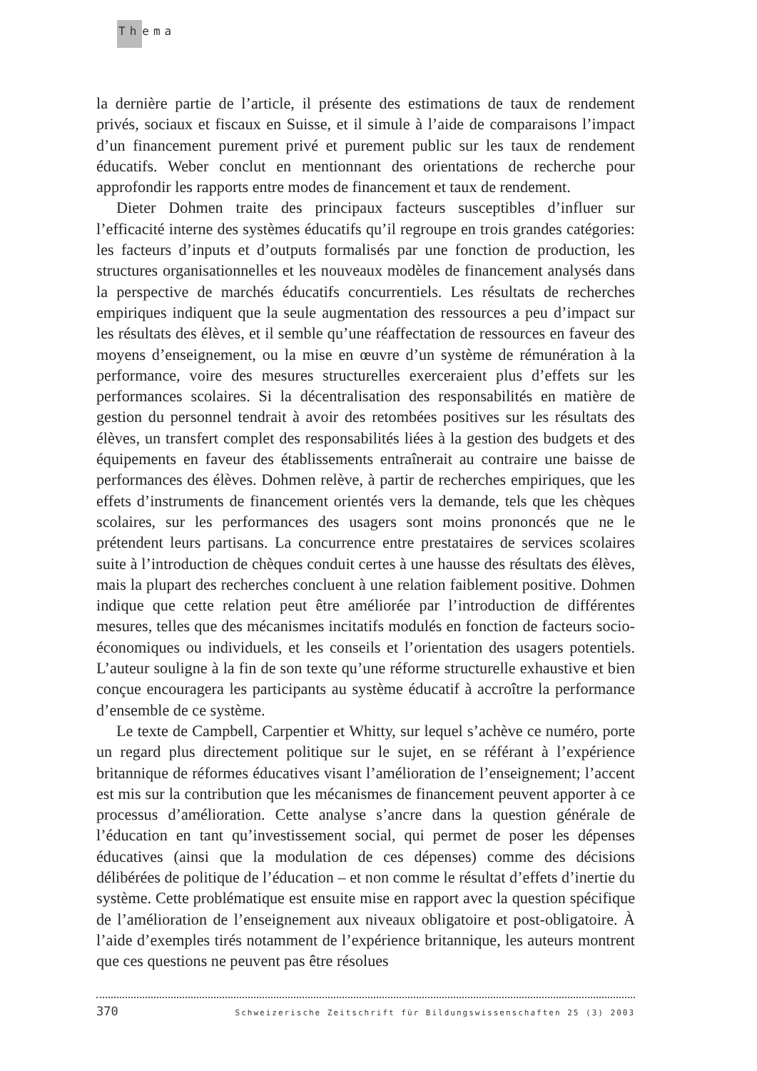Thema
la dernière partie de l’article, il présente des estimations de taux de rendement privés, sociaux et fiscaux en Suisse, et il simule à l’aide de comparaisons l’impact d’un financement purement privé et purement public sur les taux de rendement éducatifs. Weber conclut en mentionnant des orientations de recherche pour approfondir les rapports entre modes de financement et taux de rendement.
Dieter Dohmen traite des principaux facteurs susceptibles d’influer sur l’efficacité interne des systèmes éducatifs qu’il regroupe en trois grandes catégories: les facteurs d’inputs et d’outputs formalisés par une fonction de production, les structures organisationnelles et les nouveaux modèles de financement analysés dans la perspective de marchés éducatifs concurrentiels. Les résultats de recherches empiriques indiquent que la seule augmentation des ressources a peu d’impact sur les résultats des élèves, et il semble qu’une réaffectation de ressources en faveur des moyens d’enseignement, ou la mise en œuvre d’un système de rémunération à la performance, voire des mesures structurelles exerceraient plus d’effets sur les performances scolaires. Si la décentralisation des responsabilités en matière de gestion du personnel tendrait à avoir des retombées positives sur les résultats des élèves, un transfert complet des responsabilités liées à la gestion des budgets et des équipements en faveur des établissements entraînerait au contraire une baisse de performances des élèves. Dohmen relève, à partir de recherches empiriques, que les effets d’instruments de financement orientés vers la demande, tels que les chèques scolaires, sur les performances des usagers sont moins prononcés que ne le prétendent leurs partisans. La concurrence entre prestataires de services scolaires suite à l’introduction de chèques conduit certes à une hausse des résultats des élèves, mais la plupart des recherches concluent à une relation faiblement positive. Dohmen indique que cette relation peut être améliorée par l’introduction de différentes mesures, telles que des mécanismes incitatifs modulés en fonction de facteurs socio-économiques ou individuels, et les conseils et l’orientation des usagers potentiels. L’auteur souligne à la fin de son texte qu’une réforme structurelle exhaustive et bien conçue encouragera les participants au système éducatif à accroître la performance d’ensemble de ce système.
Le texte de Campbell, Carpentier et Whitty, sur lequel s’achève ce numéro, porte un regard plus directement politique sur le sujet, en se référant à l’expérience britannique de réformes éducatives visant l’amélioration de l’enseignement; l’accent est mis sur la contribution que les mécanismes de financement peuvent apporter à ce processus d’amélioration. Cette analyse s’ancre dans la question générale de l’éducation en tant qu’investissement social, qui permet de poser les dépenses éducatives (ainsi que la modulation de ces dépenses) comme des décisions délibérées de politique de l’éducation – et non comme le résultat d’effets d’inertie du système. Cette problématique est ensuite mise en rapport avec la question spécifique de l’amélioration de l’enseignement aux niveaux obligatoire et post-obligatoire. À l’aide d’exemples tirés notamment de l’expérience britannique, les auteurs montrent que ces questions ne peuvent pas être résolues
370 Schweizerische Zeitschrift für Bildungswissenschaften 25 (3) 2003